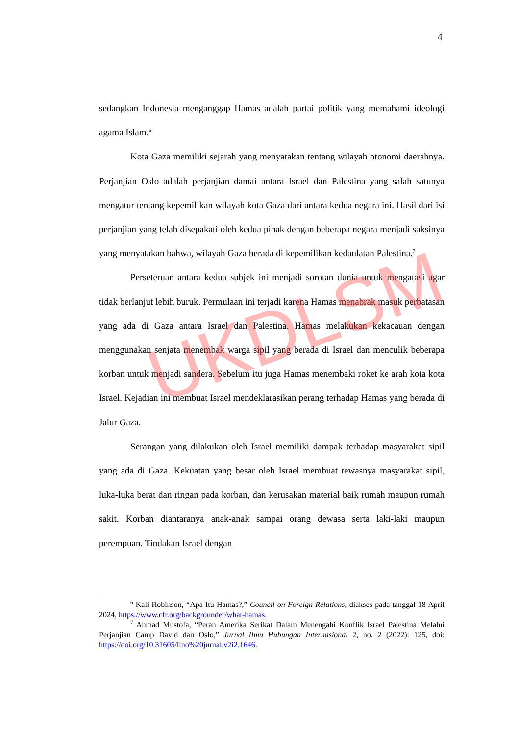4
sedangkan Indonesia menganggap Hamas adalah partai politik yang memahami ideologi agama Islam.<sup>6</sup>
Kota Gaza memiliki sejarah yang menyatakan tentang wilayah otonomi daerahnya. Perjanjian Oslo adalah perjanjian damai antara Israel dan Palestina yang salah satunya mengatur tentang kepemilikan wilayah kota Gaza dari antara kedua negara ini. Hasil dari isi perjanjian yang telah disepakati oleh kedua pihak dengan beberapa negara menjadi saksinya yang menyatakan bahwa, wilayah Gaza berada di kepemilikan kedaulatan Palestina.<sup>7</sup>
Perseteruan antara kedua subjek ini menjadi sorotan dunia untuk mengatasi agar tidak berlanjut lebih buruk. Permulaan ini terjadi karena Hamas menabrak masuk perbatasan yang ada di Gaza antara Israel dan Palestina. Hamas melakukan kekacauan dengan menggunakan senjata menembak warga sipil yang berada di Israel dan menculik beberapa korban untuk menjadi sandera. Sebelum itu juga Hamas menembaki roket ke arah kota kota Israel. Kejadian ini membuat Israel mendeklarasikan perang terhadap Hamas yang berada di Jalur Gaza.
Serangan yang dilakukan oleh Israel memiliki dampak terhadap masyarakat sipil yang ada di Gaza. Kekuatan yang besar oleh Israel membuat tewasnya masyarakat sipil, luka-luka berat dan ringan pada korban, dan kerusakan material baik rumah maupun rumah sakit. Korban diantaranya anak-anak sampai orang dewasa serta laki-laki maupun perempuan. Tindakan Israel dengan
<sup>6</sup> Kali Robinson, “Apa Itu Hamas?,” Council on Foreign Relations, diakses pada tanggal 18 April 2024, https://www.cfr.org/backgrounder/what-hamas.
<sup>7</sup> Ahmad Mustofa, “Peran Amerika Serikat Dalam Menengahi Konflik Israel Palestina Melalui Perjanjian Camp David dan Oslo,” Jurnal Ilmu Hubungan Internasional 2, no. 2 (2022): 125, doi: https://doi.org/10.31605/lino%20jurnal.v2i2.1646.
UKDLSM